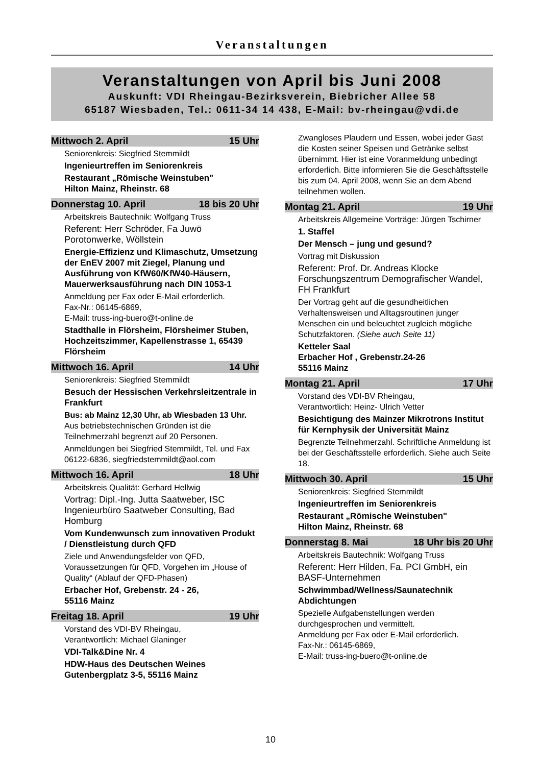Veranstaltungen
Veranstaltungen von April bis Juni 2008
Auskunft: VDI Rheingau-Bezirksverein, Biebricher Allee 58
65187 Wiesbaden, Tel.: 0611-34 14 438, E-Mail: bv-rheingau@vdi.de
Mittwoch 2. April 15 Uhr
Seniorenkreis: Siegfried Stemmildt
Ingenieurtreffen im Seniorenkreis
Restaurant „Römische Weinstuben"
Hilton Mainz, Rheinstr. 68
Donnerstag 10. April 18 bis 20 Uhr
Arbeitskreis Bautechnik: Wolfgang Truss
Referent: Herr Schröder, Fa Juwö Porotonwerke, Wöllstein
Energie-Effizienz und Klimaschutz, Umsetzung der EnEV 2007 mit Ziegel, Planung und Ausführung von KfW60/KfW40-Häusern, Mauerwerksausführung nach DIN 1053-1
Anmeldung per Fax oder E-Mail erforderlich.
Fax-Nr.: 06145-6869,
E-Mail: truss-ing-buero@t-online.de
Stadthalle in Flörsheim, Flörsheimer Stuben, Hochzeitszimmer, Kapellenstrasse 1, 65439 Flörsheim
Mittwoch 16. April 14 Uhr
Seniorenkreis: Siegfried Stemmildt
Besuch der Hessischen Verkehrsleitzentrale in Frankfurt
Bus: ab Mainz 12,30 Uhr, ab Wiesbaden 13 Uhr. Aus betriebstechnischen Gründen ist die Teilnehmerzahl begrenzt auf 20 Personen.
Anmeldungen bei Siegfried Stemmildt, Tel. und Fax 06122-6836, siegfriedstemmildt@aol.com
Mittwoch 16. April 18 Uhr
Arbeitskreis Qualität: Gerhard Hellwig
Vortrag: Dipl.-Ing. Jutta Saatweber, ISC Ingenieurbüro Saatweber Consulting, Bad Homburg
Vom Kundenwunsch zum innovativen Produkt / Dienstleistung durch QFD
Ziele und Anwendungsfelder von QFD, Voraussetzungen für QFD, Vorgehen im „House of Quality“ (Ablauf der QFD-Phasen)
Erbacher Hof, Grebenstr. 24 - 26,
55116 Mainz
Freitag 18. April 19 Uhr
Vorstand des VDI-BV Rheingau,
Verantwortlich: Michael Glaninger
VDI-Talk&Dine Nr. 4
HDW-Haus des Deutschen Weines
Gutenbergplatz 3-5, 55116 Mainz
Zwangloses Plaudern und Essen, wobei jeder Gast die Kosten seiner Speisen und Getränke selbst übernimmt. Hier ist eine Voranmeldung unbedingt erforderlich. Bitte informieren Sie die Geschäftsstelle bis zum 04. April 2008, wenn Sie an dem Abend teilnehmen wollen.
Montag 21. April 19 Uhr
Arbeitskreis Allgemeine Vorträge: Jürgen Tschirner
1. Staffel
Der Mensch – jung und gesund?
Vortrag mit Diskussion
Referent: Prof. Dr. Andreas Klocke Forschungszentrum Demografischer Wandel, FH Frankfurt
Der Vortrag geht auf die gesundheitlichen Verhaltensweisen und Alltagsroutinen junger Menschen ein und beleuchtet zugleich mögliche Schutzfaktoren. (Siehe auch Seite 11)
Ketteler Saal
Erbacher Hof , Grebenstr.24-26
55116 Mainz
Montag 21. April 17 Uhr
Vorstand des VDI-BV Rheingau,
Verantwortlich: Heinz- Ulrich Vetter
Besichtigung des Mainzer Mikrotrons Institut für Kernphysik der Universität Mainz
Begrenzte Teilnehmerzahl. Schriftliche Anmeldung ist bei der Geschäftsstelle erforderlich. Siehe auch Seite 18.
Mittwoch 30. April 15 Uhr
Seniorenkreis: Siegfried Stemmildt
Ingenieurtreffen im Seniorenkreis
Restaurant „Römische Weinstuben"
Hilton Mainz, Rheinstr. 68
Donnerstag 8. Mai 18 Uhr bis 20 Uhr
Arbeitskreis Bautechnik: Wolfgang Truss
Referent: Herr Hilden, Fa. PCI GmbH, ein BASF-Unternehmen
Schwimmbad/Wellness/Saunatechnik Abdichtungen
Spezielle Aufgabenstellungen werden durchgesprochen und vermittelt.
Anmeldung per Fax oder E-Mail erforderlich.
Fax-Nr.: 06145-6869,
E-Mail: truss-ing-buero@t-online.de
10